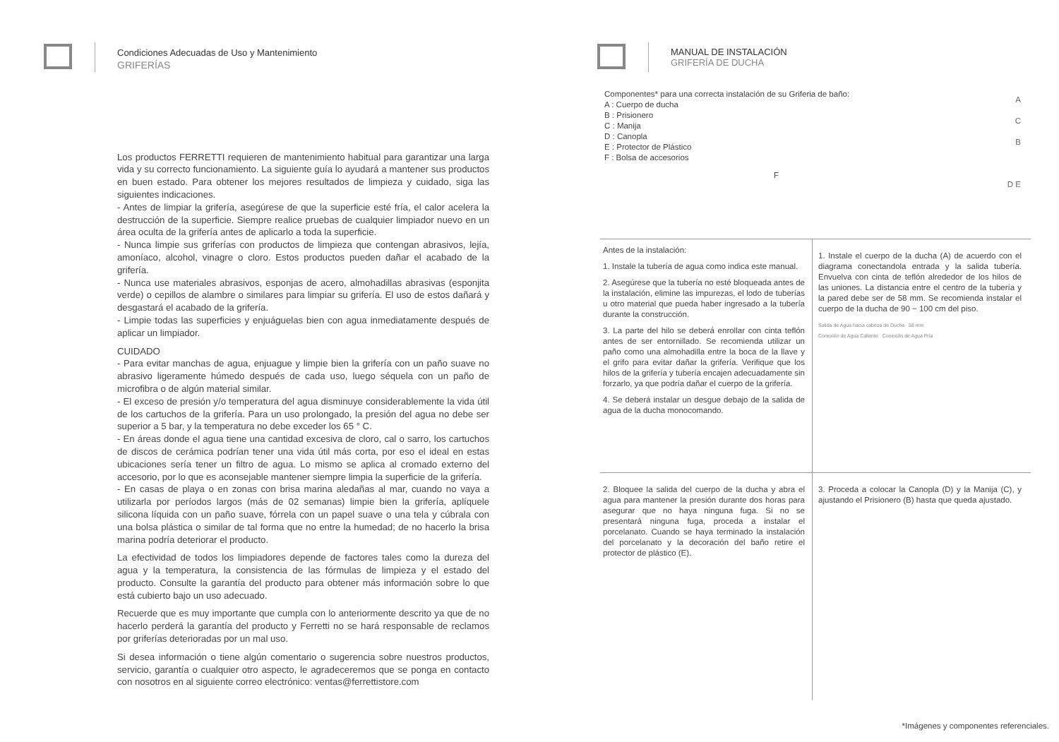Condiciones Adecuadas de Uso y Mantenimiento
GRIFERÍAS
Los productos FERRETTI requieren de mantenimiento habitual para garantizar una larga vida y su correcto funcionamiento. La siguiente guía lo ayudará a mantener sus productos en buen estado. Para obtener los mejores resultados de limpieza y cuidado, siga las siguientes indicaciones.
- Antes de limpiar la grifería, asegúrese de que la superficie esté fría, el calor acelera la destrucción de la superficie. Siempre realice pruebas de cualquier limpiador nuevo en un área oculta de la grifería antes de aplicarlo a toda la superficie.
- Nunca limpie sus griferías con productos de limpieza que contengan abrasivos, lejía, amoníaco, alcohol, vinagre o cloro. Estos productos pueden dañar el acabado de la grifería.
- Nunca use materiales abrasivos, esponjas de acero, almohadillas abrasivas (esponjita verde) o cepillos de alambre o similares para limpiar su grifería. El uso de estos dañará y desgastará el acabado de la grifería.
- Limpie todas las superficies y enjuáguelas bien con agua inmediatamente después de aplicar un limpiador.
CUIDADO
- Para evitar manchas de agua, enjuague y limpie bien la grifería con un paño suave no abrasivo ligeramente húmedo después de cada uso, luego séquela con un paño de microfibra o de algún material similar.
- El exceso de presión y/o temperatura del agua disminuye considerablemente la vida útil de los cartuchos de la grifería. Para un uso prolongado, la presión del agua no debe ser superior a 5 bar, y la temperatura no debe exceder los 65 ° C.
- En áreas donde el agua tiene una cantidad excesiva de cloro, cal o sarro, los cartuchos de discos de cerámica podrían tener una vida útil más corta, por eso el ideal en estas ubicaciones sería tener un filtro de agua. Lo mismo se aplica al cromado externo del accesorio, por lo que es aconsejable mantener siempre limpia la superficie de la grifería.
- En casas de playa o en zonas con brisa marina aledañas al mar, cuando no vaya a utilizarla por períodos largos (más de 02 semanas) limpie bien la grifería, aplíquele silicona líquida con un paño suave, fórrela con un papel suave o una tela y cúbrala con una bolsa plástica o similar de tal forma que no entre la humedad; de no hacerlo la brisa marina podría deteriorar el producto.
La efectividad de todos los limpiadores depende de factores tales como la dureza del agua y la temperatura, la consistencia de las fórmulas de limpieza y el estado del producto. Consulte la garantía del producto para obtener más información sobre lo que está cubierto bajo un uso adecuado.
Recuerde que es muy importante que cumpla con lo anteriormente descrito ya que de no hacerlo perderá la garantía del producto y Ferretti no se hará responsable de reclamos por griferías deterioradas por un mal uso.
Si desea información o tiene algún comentario o sugerencia sobre nuestros productos, servicio, garantía o cualquier otro aspecto, le agradeceremos que se ponga en contacto con nosotros en al siguiente correo electrónico: ventas@ferrettistore.com
MANUAL DE INSTALACIÓN
GRIFERÍA DE DUCHA
Componentes* para una correcta instalación de su Griferia de baño:
A : Cuerpo de ducha
B : Prisionero
C : Manija
D : Canopla
E : Protector de Plástico
F : Bolsa de accesorios
F
A
C
B
D E
Antes de la instalación:
1. Instale la tubería de agua como indica este manual.
2. Asegúrese que la tubería no esté bloqueada antes de la instalación, elimine las impurezas, el lodo de tuberías u otro material que pueda haber ingresado a la tubería durante la construcción.
3. La parte del hilo se deberá enrollar con cinta teflón antes de ser entornillado. Se recomienda utilizar un paño como una almohadilla entre la boca de la llave y el grifo para evitar dañar la grifería. Verifique que los hilos de la grifería y tubería encajen adecuadamente sin forzarlo, ya que podría dañar el cuerpo de la grifería.
4. Se deberá instalar un desgue debajo de la salida de agua de la ducha monocomando.
1. Instale el cuerpo de la ducha (A) de acuerdo con el diagrama conectandola entrada y la salida tubería. Envuelva con cinta de teflón alrededor de los hilos de las uniones. La distancia entre el centro de la tubería y la pared debe ser de 58 mm. Se recomienda instalar el cuerpo de la ducha de 90 ~ 100 cm del piso.
Salida de Agua hacia cabeza de Ducha 58 mm
Conexión de Agua Caliente Conexión de Agua Fría
2. Bloquee la salida del cuerpo de la ducha y abra el agua para mantener la presión durante dos horas para asegurar que no haya ninguna fuga. Si no se presentará ninguna fuga, proceda a instalar el porcelanato. Cuando se haya terminado la instalación del porcelanato y la decoración del baño retire el protector de plástico (E).
3. Proceda a colocar la Canopla (D) y la Manija (C), y ajustando el Prisionero (B) hasta que queda ajustado.
*Imágenes y componentes referenciales.